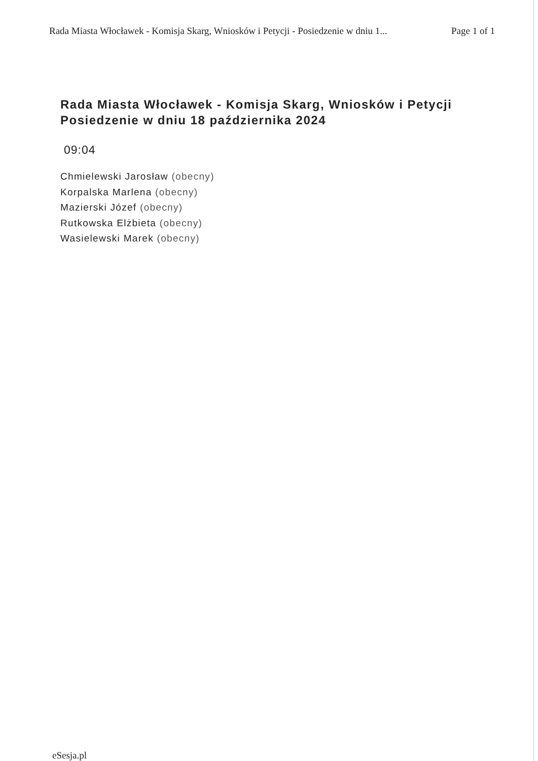Rada Miasta Włocławek - Komisja Skarg, Wniosków i Petycji - Posiedzenie w dniu 1... Page 1 of 1
Rada Miasta Włocławek - Komisja Skarg, Wniosków i Petycji
Posiedzenie w dniu 18 października 2024
09:04
Chmielewski Jarosław (obecny)
Korpalska Marlena (obecny)
Mazierski Józef (obecny)
Rutkowska Elżbieta (obecny)
Wasielewski Marek (obecny)
eSesja.pl